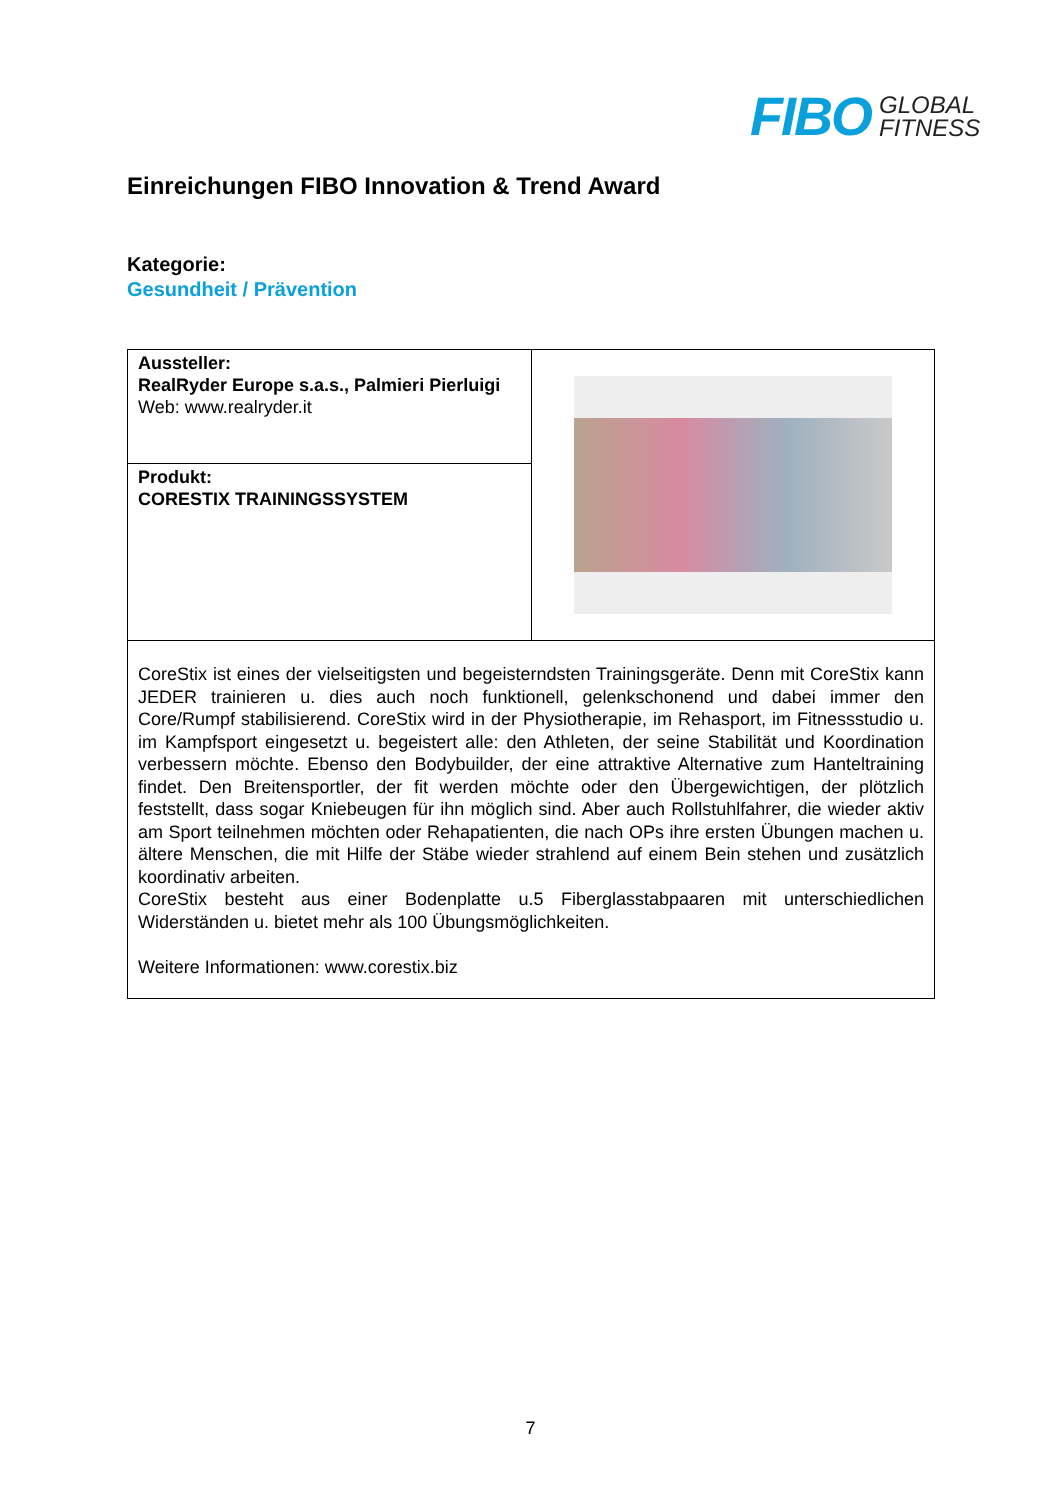FIBO GLOBAL
FITNESS
Einreichungen FIBO Innovation & Trend Award
Kategorie:
Gesundheit / Prävention
| Aussteller: RealRyder Europe s.a.s., Palmieri Pierluigi Web: www.realryder.it | |
| Produkt: CORESTIX TRAININGSSYSTEM | |
| CoreStix ist eines der vielseitigsten und begeisterndsten Trainingsgeräte. Denn mit CoreStix kann JEDER trainieren u. dies auch noch funktionell, gelenkschonend und dabei immer den Core/Rumpf stabilisierend. CoreStix wird in der Physiotherapie, im Rehasport, im Fitnessstudio u. im Kampfsport eingesetzt u. begeistert alle: den Athleten, der seine Stabilität und Koordination verbessern möchte. Ebenso den Bodybuilder, der eine attraktive Alternative zum Hanteltraining findet. Den Breitensportler, der fit werden möchte oder den Übergewichtigen, der plötzlich feststellt, dass sogar Kniebeugen für ihn möglich sind. Aber auch Rollstuhlfahrer, die wieder aktiv am Sport teilnehmen möchten oder Rehapatienten, die nach OPs ihre ersten Übungen machen u. ältere Menschen, die mit Hilfe der Stäbe wieder strahlend auf einem Bein stehen und zusätzlich koordinativ arbeiten. CoreStix besteht aus einer Bodenplatte u.5 Fiberglasstabpaaren mit unterschiedlichen Widerständen u. bietet mehr als 100 Übungsmöglichkeiten. Weitere Informationen: www.corestix.biz | |
7